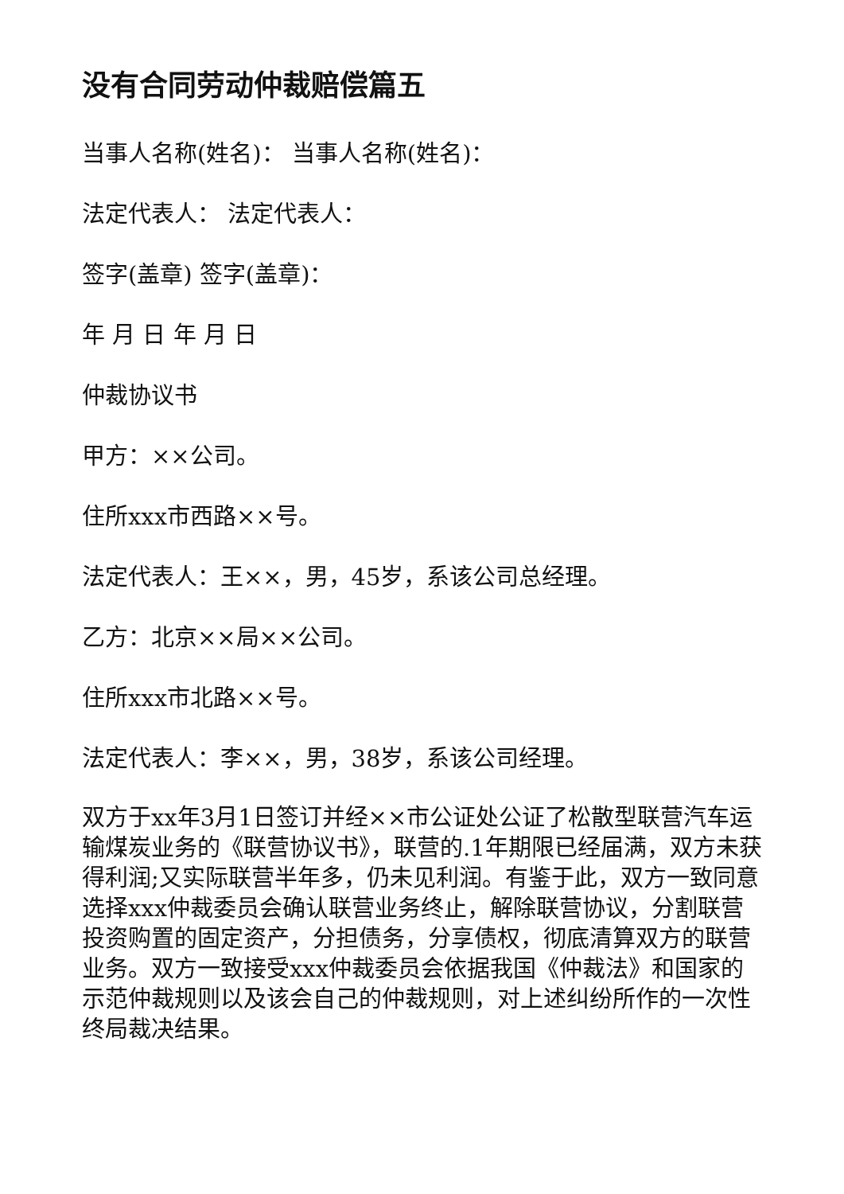没有合同劳动仲裁赔偿篇五
当事人名称(姓名)： 当事人名称(姓名)：
法定代表人： 法定代表人：
签字(盖章) 签字(盖章)：
年 月 日 年 月 日
仲裁协议书
甲方：××公司。
住所xxx市西路××号。
法定代表人：王××，男，45岁，系该公司总经理。
乙方：北京××局××公司。
住所xxx市北路××号。
法定代表人：李××，男，38岁，系该公司经理。
双方于xx年3月1日签订并经××市公证处公证了松散型联营汽车运输煤炭业务的《联营协议书》，联营的.1年期限已经届满，双方未获得利润;又实际联营半年多，仍未见利润。有鉴于此，双方一致同意选择xxx仲裁委员会确认联营业务终止，解除联营协议，分割联营投资购置的固定资产，分担债务，分享债权，彻底清算双方的联营业务。双方一致接受xxx仲裁委员会依据我国《仲裁法》和国家的示范仲裁规则以及该会自己的仲裁规则，对上述纠纷所作的一次性终局裁决结果。